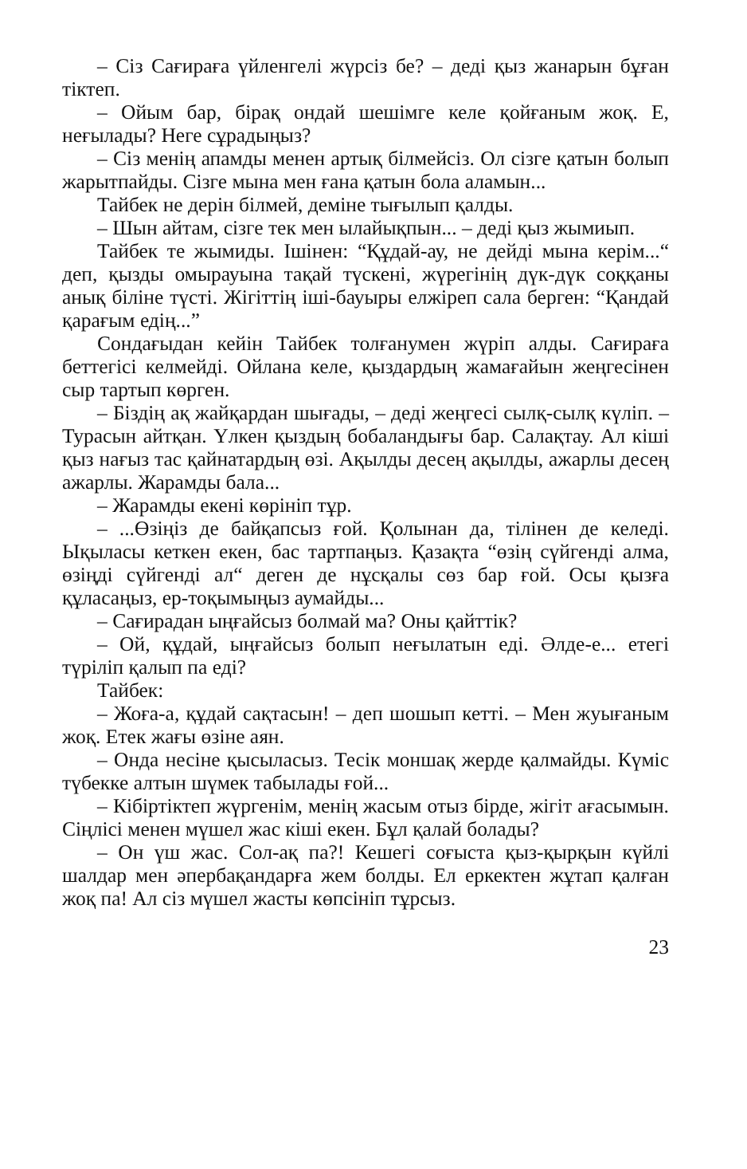– Сіз Сағираға үйленгелі жүрсіз бе? – деді қыз жанарын бұған тіктеп.
– Ойым бар, бірақ ондай шешімге келе қойғаным жоқ. Е, неғылады? Неге сұрадыңыз?
– Сіз менің апамды менен артық білмейсіз. Ол сізге қатын болып жарытпайды. Сізге мына мен ғана қатын бола аламын...
Тайбек не дерін білмей, деміне тығылып қалды.
– Шын айтам, сізге тек мен ылайықпын... – деді қыз жымиып.
Тайбек те жымиды. Ішінен: “Құдай-ау, не дейді мына керім...“ деп, қызды омырауына тақай түскені, жүрегінің дүк-дүк соққаны анық біліне түсті. Жігіттің іші-бауыры елжіреп сала берген: “Қандай қарағым едің...”
Сондағыдан кейін Тайбек толғанумен жүріп алды. Сағираға беттегісі келмейді. Ойлана келе, қыздардың жамағайын жеңгесінен сыр тартып көрген.
– Біздің ақ жайқардан шығады, – деді жеңгесі сылқ-сылқ күліп. – Турасын айтқан. Үлкен қыздың бобаландығы бар. Салақтау. Ал кіші қыз нағыз тас қайнатардың өзі. Ақылды десең ақылды, ажарлы десең ажарлы. Жарамды бала...
– Жарамды екені көрініп тұр.
– ...Өзіңіз де байқапсыз ғой. Қолынан да, тілінен де келеді. Ықыласы кеткен екен, бас тартпаңыз. Қазақта “өзің сүйгенді алма, өзіңді сүйгенді ал“ деген де нұсқалы сөз бар ғой. Осы қызға құласаңыз, ер-тоқымыңыз аумайды...
– Сағирадан ыңғайсыз болмай ма? Оны қайттік?
– Ой, құдай, ыңғайсыз болып неғылатын еді. Әлде-е... етегі түріліп қалып па еді?
Тайбек:
– Жоға-а, құдай сақтасын! – деп шошып кетті. – Мен жуығаным жоқ. Етек жағы өзіне аян.
– Онда несіне қысыласыз. Тесік моншақ жерде қалмайды. Күміс түбекке алтын шүмек табылады ғой...
– Кібіртіктеп жүргенім, менің жасым отыз бірде, жігіт ағасымын. Сіңлісі менен мүшел жас кіші екен. Бұл қалай болады?
– Он үш жас. Сол-ақ па?! Кешегі соғыста қыз-қырқын күйлі шалдар мен әпербақандарға жем болды. Ел еркектен жұтап қалған жоқ па! Ал сіз мүшел жасты көпсініп тұрсыз.
23